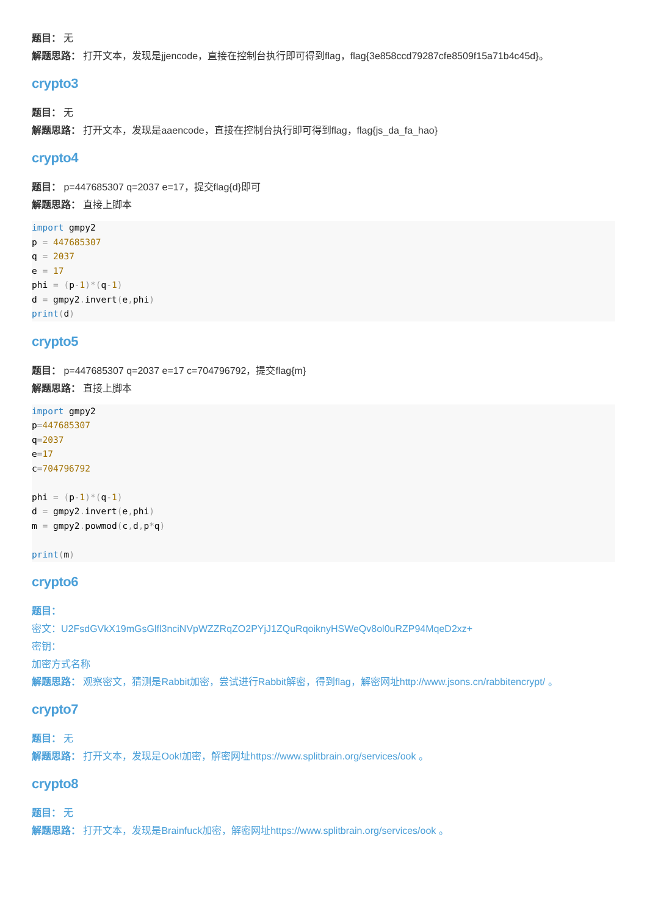题目： 无
解题思路： 打开文本，发现是jjencode，直接在控制台执行即可得到flag，flag{3e858ccd79287cfe8509f15a71b4c45d}。
crypto3
题目： 无
解题思路： 打开文本，发现是aaencode，直接在控制台执行即可得到flag，flag{js_da_fa_hao}
crypto4
题目： p=447685307 q=2037 e=17，提交flag{d}即可
解题思路： 直接上脚本
import gmpy2
p = 447685307
q = 2037
e = 17
phi = (p-1)*(q-1)
d = gmpy2. invert(e, phi)
print(d)
crypto5
题目： p=447685307 q=2037 e=17 c=704796792，提交flag{m}
解题思路： 直接上脚本
import gmpy2
p=447685307
q=2037
e=17
c=704796792

phi = (p-1)*(q-1)
d = gmpy2. invert(e, phi)
m = gmpy2. powmod(c, d, p*q)

print(m)
crypto6
题目：
密文：U2FsdGVkX19mGsGlfl3nciNVpWZZRqZO2PYjJ1ZQuRqoiknyHSWeQv8ol0uRZP94MqeD2xz+
密钥：
加密方式名称
解题思路： 观察密文，猜测是Rabbit加密，尝试进行Rabbit解密，得到flag，解密网址http://www.jsons.cn/rabbitencrypt/ 。
crypto7
题目： 无
解题思路： 打开文本，发现是Ook!加密，解密网址https://www.splitbrain.org/services/ook 。
crypto8
题目： 无
解题思路： 打开文本，发现是Brainfuck加密，解密网址https://www.splitbrain.org/services/ook 。